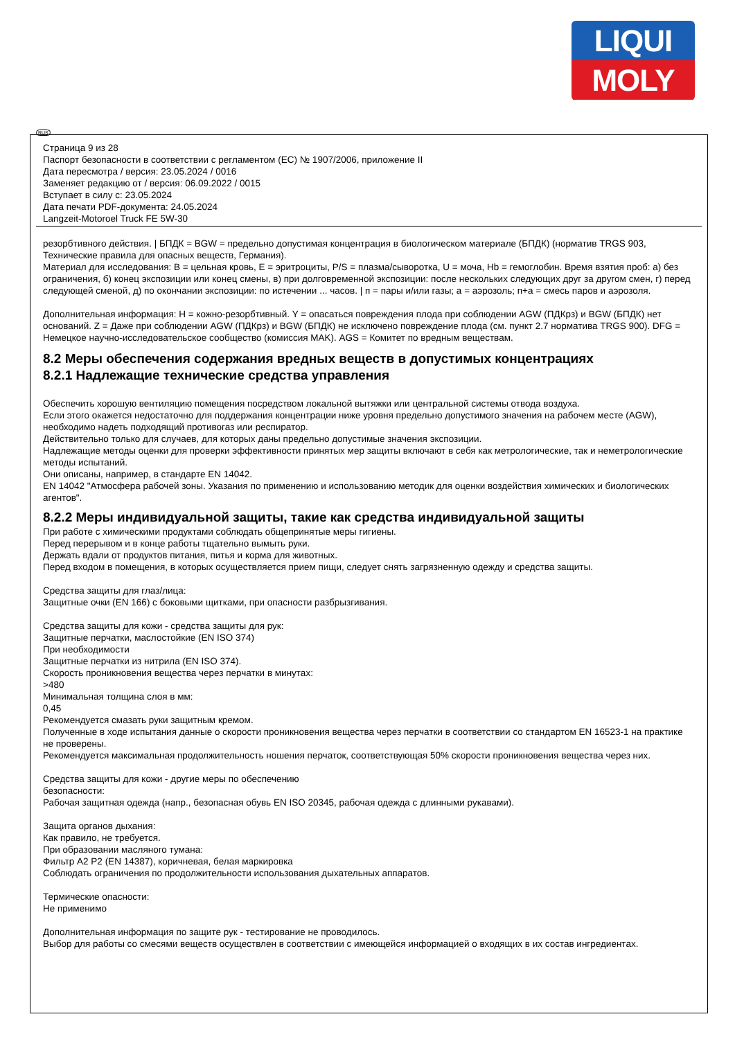LIQUI
MOLY
RUS
Страница 9 из 28
Паспорт безопасности в соответствии с регламентом (ЕС) № 1907/2006, приложение II
Дата пересмотра / версия: 23.05.2024 / 0016
Заменяет редакцию от / версия: 06.09.2022 / 0015
Вступает в силу с: 23.05.2024
Дата печати PDF-документа: 24.05.2024
Langzeit-Motoroel Truck FE 5W-30
резорбтивного действия. | БПДК = BGW = предельно допустимая концентрация в биологическом материале (БПДК) (норматив TRGS 903, Технические правила для опасных веществ, Германия).
Материал для исследования: B = цельная кровь, E = эритроциты, P/S = плазма/сыворотка, U = моча, Hb = гемоглобин. Время взятия проб: a) без ограничения, б) конец экспозиции или конец смены, в) при долговременной экспозиции: после нескольких следующих друг за другом смен, г) перед следующей сменой, д) по окончании экспозиции: по истечении ... часов. | п = пары и/или газы; а = аэрозоль; п+а = смесь паров и аэрозоля.
Дополнительная информация: H = кожно-резорбтивный. Y = опасаться повреждения плода при соблюдении AGW (ПДКрз) и BGW (БПДК) нет оснований. Z = Даже при соблюдении AGW (ПДКрз) и BGW (БПДК) не исключено повреждение плода (см. пункт 2.7 норматива TRGS 900). DFG = Немецкое научно-исследовательское сообщество (комиссия MAK). AGS = Комитет по вредным веществам.
8.2 Меры обеспечения содержания вредных веществ в допустимых концентрациях
8.2.1 Надлежащие технические средства управления
Обеспечить хорошую вентиляцию помещения посредством локальной вытяжки или центральной системы отвода воздуха.
Если этого окажется недостаточно для поддержания концентрации ниже уровня предельно допустимого значения на рабочем месте (AGW), необходимо надеть подходящий противогаз или респиратор.
Действительно только для случаев, для которых даны предельно допустимые значения экспозиции.
Надлежащие методы оценки для проверки эффективности принятых мер защиты включают в себя как метрологические, так и неметрологические методы испытаний.
Они описаны, например, в стандарте EN 14042.
EN 14042 "Атмосфера рабочей зоны. Указания по применению и использованию методик для оценки воздействия химических и биологических агентов".
8.2.2 Меры индивидуальной защиты, такие как средства индивидуальной защиты
При работе с химическими продуктами соблюдать общепринятые меры гигиены.
Перед перерывом и в конце работы тщательно вымыть руки.
Держать вдали от продуктов питания, питья и корма для животных.
Перед входом в помещения, в которых осуществляется прием пищи, следует снять загрязненную одежду и средства защиты.
Средства защиты для глаз/лица:
Защитные очки (EN 166) с боковыми щитками, при опасности разбрызгивания.
Средства защиты для кожи - средства защиты для рук:
Защитные перчатки, маслостойкие (EN ISO 374)
При необходимости
Защитные перчатки из нитрила (EN ISO 374).
Скорость проникновения вещества через перчатки в минутах:
>480
Минимальная толщина слоя в мм:
0,45
Рекомендуется смазать руки защитным кремом.
Полученные в ходе испытания данные о скорости проникновения вещества через перчатки в соответствии со стандартом EN 16523-1 на практике не проверены.
Рекомендуется максимальная продолжительность ношения перчаток, соответствующая 50% скорости проникновения вещества через них.
Средства защиты для кожи - другие меры по обеспечению
безопасности:
Рабочая защитная одежда (напр., безопасная обувь EN ISO 20345, рабочая одежда с длинными рукавами).
Защита органов дыхания:
Как правило, не требуется.
При образовании масляного тумана:
Фильтр A2 P2 (EN 14387), коричневая, белая маркировка
Соблюдать ограничения по продолжительности использования дыхательных аппаратов.
Термические опасности:
Не применимо
Дополнительная информация по защите рук - тестирование не проводилось.
Выбор для работы со смесями веществ осуществлен в соответствии с имеющейся информацией о входящих в их состав ингредиентах.